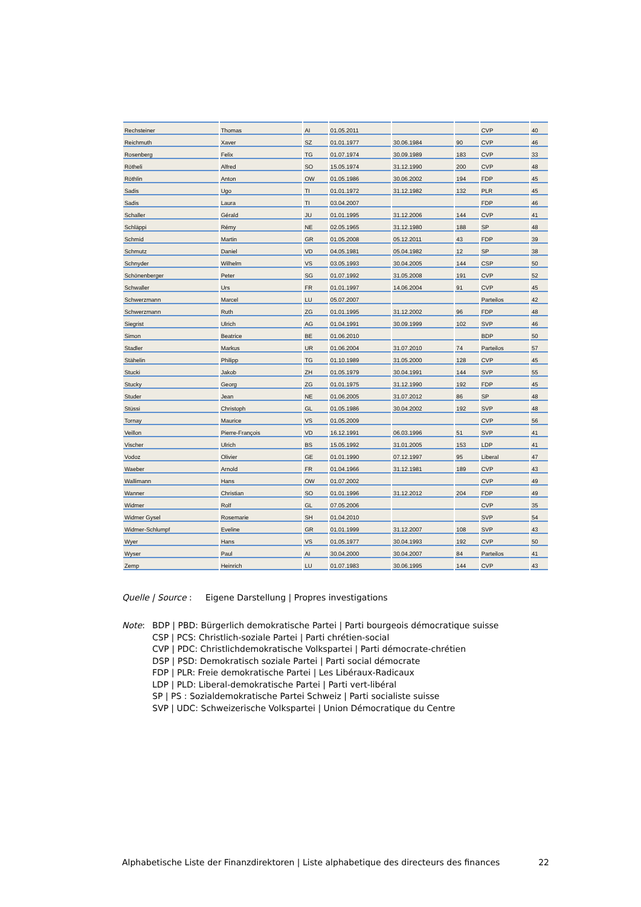| Rechsteiner | Thomas | AI | 01.05.2011 | | | CVP | 40 |
| Reichmuth | Xaver | SZ | 01.01.1977 | 30.06.1984 | 90 | CVP | 46 |
| Rosenberg | Felix | TG | 01.07.1974 | 30.09.1989 | 183 | CVP | 33 |
| Rötheli | Alfred | SO | 15.05.1974 | 31.12.1990 | 200 | CVP | 48 |
| Röthlin | Anton | OW | 01.05.1986 | 30.06.2002 | 194 | FDP | 45 |
| Sadis | Ugo | TI | 01.01.1972 | 31.12.1982 | 132 | PLR | 45 |
| Sadis | Laura | TI | 03.04.2007 | | | FDP | 46 |
| Schaller | Gérald | JU | 01.01.1995 | 31.12.2006 | 144 | CVP | 41 |
| Schläppi | Rémy | NE | 02.05.1965 | 31.12.1980 | 188 | SP | 48 |
| Schmid | Martin | GR | 01.05.2008 | 05.12.2011 | 43 | FDP | 39 |
| Schmutz | Daniel | VD | 04.05.1981 | 05.04.1982 | 12 | SP | 38 |
| Schnyder | Wilhelm | VS | 03.05.1993 | 30.04.2005 | 144 | CSP | 50 |
| Schönenberger | Peter | SG | 01.07.1992 | 31.05.2008 | 191 | CVP | 52 |
| Schwaller | Urs | FR | 01.01.1997 | 14.06.2004 | 91 | CVP | 45 |
| Schwerzmann | Marcel | LU | 05.07.2007 | | | Parteilos | 42 |
| Schwerzmann | Ruth | ZG | 01.01.1995 | 31.12.2002 | 96 | FDP | 48 |
| Siegrist | Ulrich | AG | 01.04.1991 | 30.09.1999 | 102 | SVP | 46 |
| Simon | Beatrice | BE | 01.06.2010 | | | BDP | 50 |
| Stadler | Markus | UR | 01.06.2004 | 31.07.2010 | 74 | Parteilos | 57 |
| Stähelin | Philipp | TG | 01.10.1989 | 31.05.2000 | 128 | CVP | 45 |
| Stucki | Jakob | ZH | 01.05.1979 | 30.04.1991 | 144 | SVP | 55 |
| Stucky | Georg | ZG | 01.01.1975 | 31.12.1990 | 192 | FDP | 45 |
| Studer | Jean | NE | 01.06.2005 | 31.07.2012 | 86 | SP | 48 |
| Stüssi | Christoph | GL | 01.05.1986 | 30.04.2002 | 192 | SVP | 48 |
| Tornay | Maurice | VS | 01.05.2009 | | | CVP | 56 |
| Veillon | Pierre-François | VD | 16.12.1991 | 06.03.1996 | 51 | SVP | 41 |
| Vischer | Ulrich | BS | 15.05.1992 | 31.01.2005 | 153 | LDP | 41 |
| Vodoz | Olivier | GE | 01.01.1990 | 07.12.1997 | 95 | Liberal | 47 |
| Waeber | Arnold | FR | 01.04.1966 | 31.12.1981 | 189 | CVP | 43 |
| Wallimann | Hans | OW | 01.07.2002 | | | CVP | 49 |
| Wanner | Christian | SO | 01.01.1996 | 31.12.2012 | 204 | FDP | 49 |
| Widmer | Rolf | GL | 07.05.2006 | | | CVP | 35 |
| Widmer Gysel | Rosemarie | SH | 01.04.2010 | | | SVP | 54 |
| Widmer-Schlumpf | Eveline | GR | 01.01.1999 | 31.12.2007 | 108 | SVP | 43 |
| Wyer | Hans | VS | 01.05.1977 | 30.04.1993 | 192 | CVP | 50 |
| Wyser | Paul | AI | 30.04.2000 | 30.04.2007 | 84 | Parteilos | 41 |
| Zemp | Heinrich | LU | 01.07.1983 | 30.06.1995 | 144 | CVP | 43 |
Quelle | Source : Eigene Darstellung | Propres investigations
Note: BDP | PBD: Bürgerlich demokratische Partei | Parti bourgeois démocratique suisse
CSP | PCS: Christlich-soziale Partei | Parti chrétien-social
CVP | PDC: Christlichdemokratische Volkspartei | Parti démocrate-chrétien
DSP | PSD: Demokratisch soziale Partei | Parti social démocrate
FDP | PLR: Freie demokratische Partei | Les Libéraux-Radicaux
LDP | PLD: Liberal-demokratische Partei | Parti vert-libéral
SP | PS : Sozialdemokratische Partei Schweiz | Parti socialiste suisse
SVP | UDC: Schweizerische Volkspartei | Union Démocratique du Centre
Alphabetische Liste der Finanzdirektoren | Liste alphabetique des directeurs des finances 22